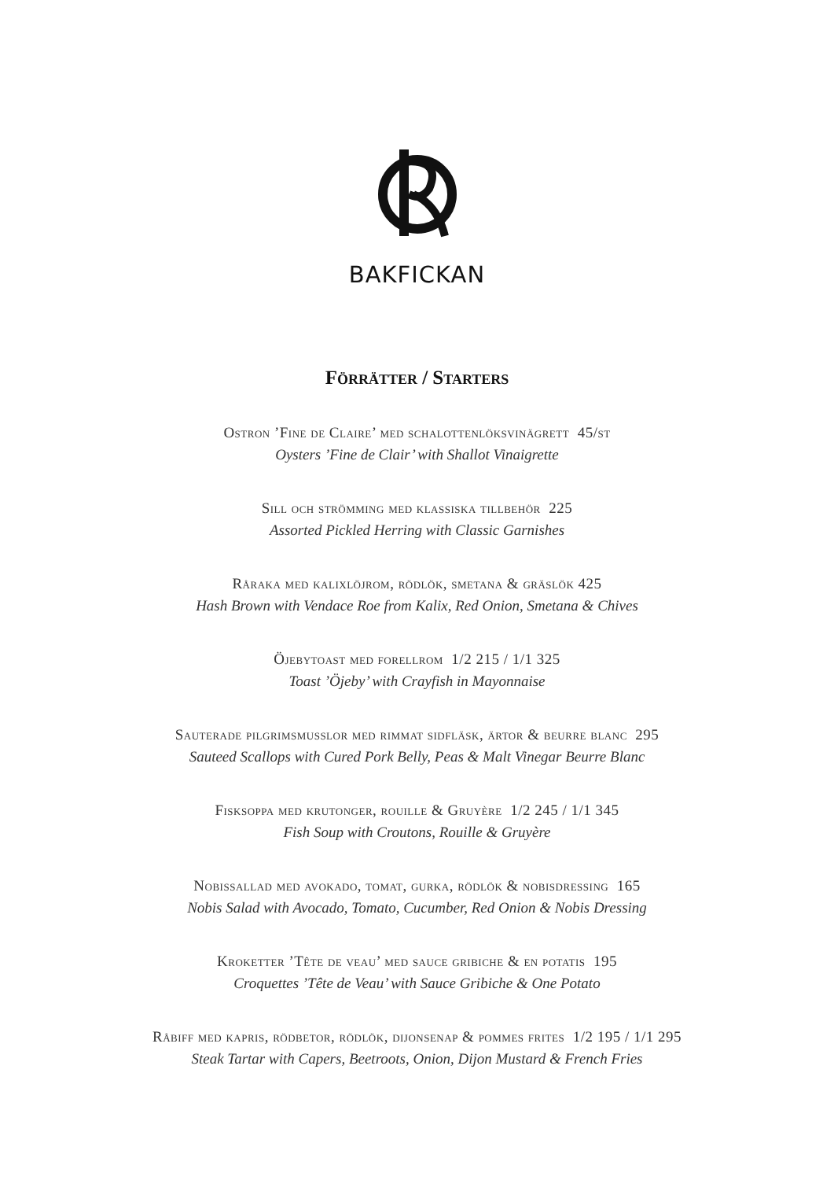BAKFICKAN
Förrätter / Starters
Ostron ’Fine de Claire’ med schalottenlöksvinägrett 45/st
Oysters ’Fine de Clair’ with Shallot Vinaigrette
Sill och strömming med klassiska tillbehör 225
Assorted Pickled Herring with Classic Garnishes
Råraka med kalixlöjrom, rödlök, smetana & gräslök 425
Hash Brown with Vendace Roe from Kalix, Red Onion, Smetana & Chives
Öjebytoast med forellrom 1/2 215 / 1/1 325
Toast ’Öjeby’ with Crayfish in Mayonnaise
Sauterade pilgrimsmusslor med rimmat sidfläsk, ärtor & beurre blanc 295
Sauteed Scallops with Cured Pork Belly, Peas & Malt Vinegar Beurre Blanc
Fisksoppa med krutonger, rouille & Gruyère 1/2 245 / 1/1 345
Fish Soup with Croutons, Rouille & Gruyère
Nobissallad med avokado, tomat, gurka, rödlök & nobisdressing 165
Nobis Salad with Avocado, Tomato, Cucumber, Red Onion & Nobis Dressing
Kroketter ’Tête de veau’ med sauce gribiche & en potatis 195
Croquettes ’Tête de Veau’ with Sauce Gribiche & One Potato
Råbiff med kapris, rödbetor, rödlök, dijonsenap & pommes frites 1/2 195 / 1/1 295
Steak Tartar with Capers, Beetroots, Onion, Dijon Mustard & French Fries